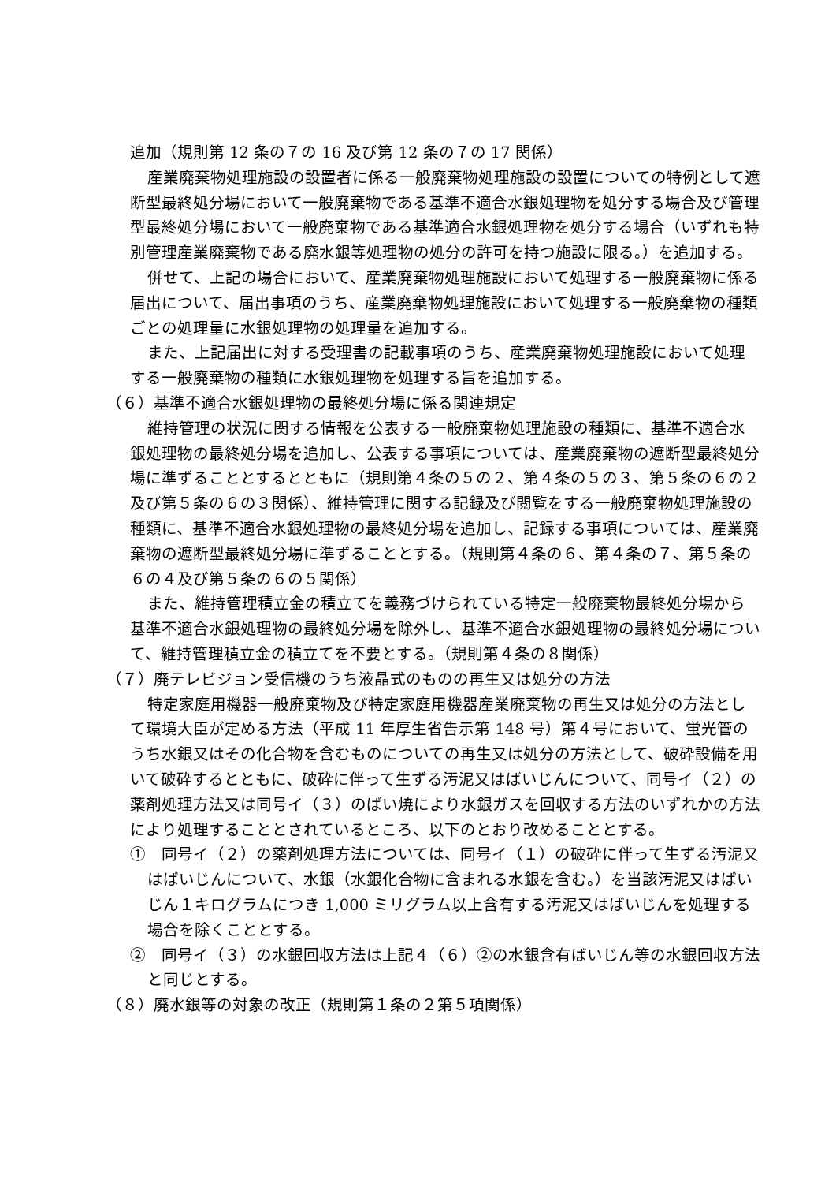追加（規則第 12 条の７の 16 及び第 12 条の７の 17 関係）
産業廃棄物処理施設の設置者に係る一般廃棄物処理施設の設置についての特例として遮断型最終処分場において一般廃棄物である基準不適合水銀処理物を処分する場合及び管理型最終処分場において一般廃棄物である基準適合水銀処理物を処分する場合（いずれも特別管理産業廃棄物である廃水銀等処理物の処分の許可を持つ施設に限る。）を追加する。
併せて、上記の場合において、産業廃棄物処理施設において処理する一般廃棄物に係る届出について、届出事項のうち、産業廃棄物処理施設において処理する一般廃棄物の種類ごとの処理量に水銀処理物の処理量を追加する。
また、上記届出に対する受理書の記載事項のうち、産業廃棄物処理施設において処理する一般廃棄物の種類に水銀処理物を処理する旨を追加する。
（６）基準不適合水銀処理物の最終処分場に係る関連規定
維持管理の状況に関する情報を公表する一般廃棄物処理施設の種類に、基準不適合水銀処理物の最終処分場を追加し、公表する事項については、産業廃棄物の遮断型最終処分場に準ずることとするとともに（規則第４条の５の２、第４条の５の３、第５条の６の２及び第５条の６の３関係）、維持管理に関する記録及び閲覧をする一般廃棄物処理施設の種類に、基準不適合水銀処理物の最終処分場を追加し、記録する事項については、産業廃棄物の遮断型最終処分場に準ずることとする。（規則第４条の６、第４条の７、第５条の６の４及び第５条の６の５関係）
また、維持管理積立金の積立てを義務づけられている特定一般廃棄物最終処分場から基準不適合水銀処理物の最終処分場を除外し、基準不適合水銀処理物の最終処分場について、維持管理積立金の積立てを不要とする。（規則第４条の８関係）
（７）廃テレビジョン受信機のうち液晶式のものの再生又は処分の方法
特定家庭用機器一般廃棄物及び特定家庭用機器産業廃棄物の再生又は処分の方法として環境大臣が定める方法（平成 11 年厚生省告示第 148 号）第４号において、蛍光管のうち水銀又はその化合物を含むものについての再生又は処分の方法として、破砕設備を用いて破砕するとともに、破砕に伴って生ずる汚泥又はばいじんについて、同号イ（２）の薬剤処理方法又は同号イ（３）のばい焼により水銀ガスを回収する方法のいずれかの方法により処理することとされているところ、以下のとおり改めることとする。
①　同号イ（２）の薬剤処理方法については、同号イ（１）の破砕に伴って生ずる汚泥又はばいじんについて、水銀（水銀化合物に含まれる水銀を含む。）を当該汚泥又はばいじん１キログラムにつき 1,000 ミリグラム以上含有する汚泥又はばいじんを処理する場合を除くこととする。
②　同号イ（３）の水銀回収方法は上記４（６）②の水銀含有ばいじん等の水銀回収方法と同じとする。
（８）廃水銀等の対象の改正（規則第１条の２第５項関係）